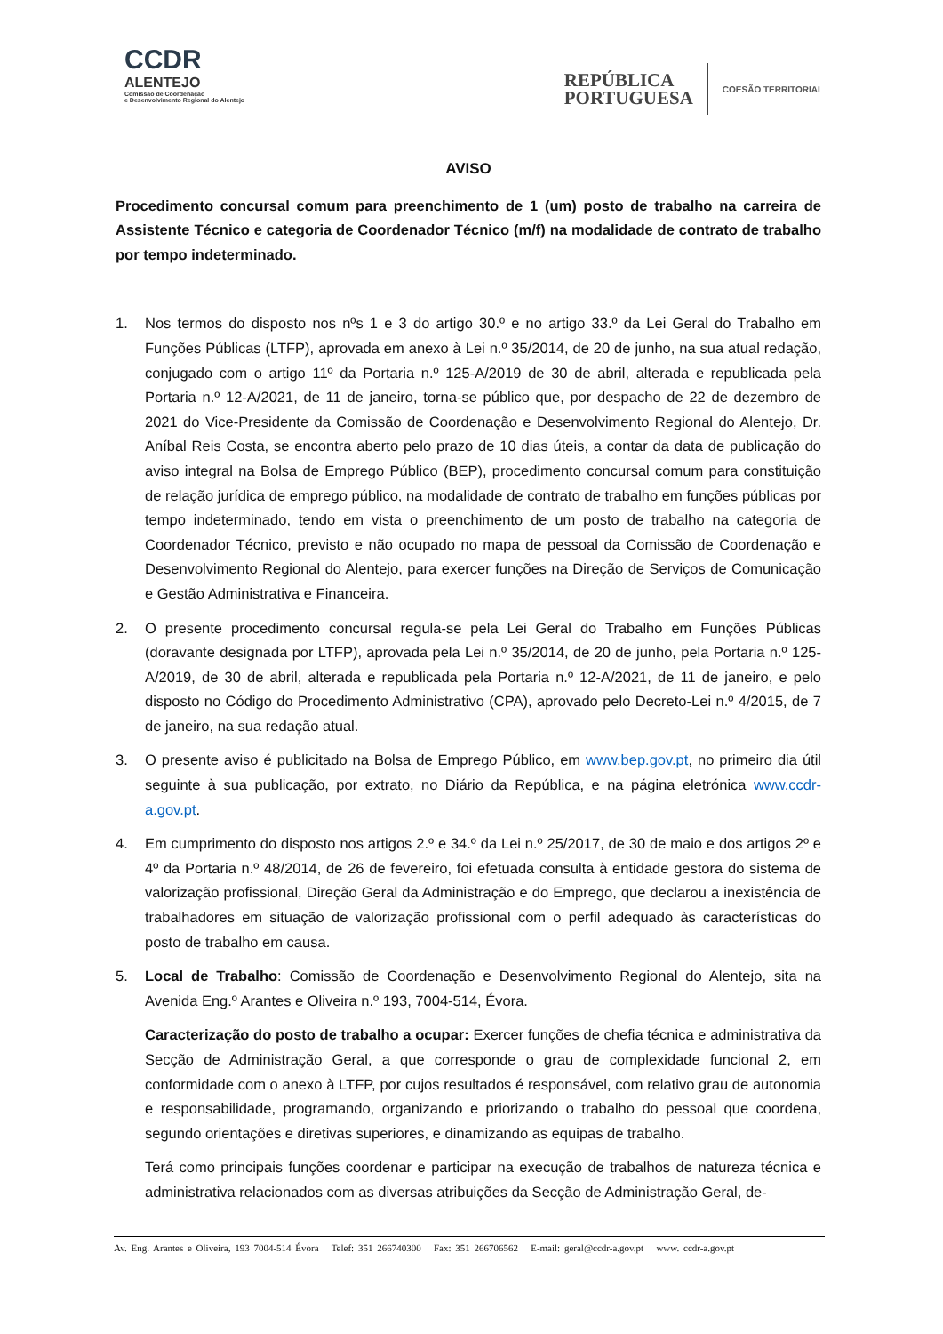CCDR
ALENTEJO
Comissão de Coordenação
e Desenvolvimento Regional do Alentejo
REPÚBLICA
PORTUGUESA
COESÃO TERRITORIAL
AVISO
Procedimento concursal comum para preenchimento de 1 (um) posto de trabalho na carreira de Assistente Técnico e categoria de Coordenador Técnico (m/f) na modalidade de contrato de trabalho por tempo indeterminado.
1. Nos termos do disposto nos nºs 1 e 3 do artigo 30.º e no artigo 33.º da Lei Geral do Trabalho em Funções Públicas (LTFP), aprovada em anexo à Lei n.º 35/2014, de 20 de junho, na sua atual redação, conjugado com o artigo 11º da Portaria n.º 125-A/2019 de 30 de abril, alterada e republicada pela Portaria n.º 12-A/2021, de 11 de janeiro, torna-se público que, por despacho de 22 de dezembro de 2021 do Vice-Presidente da Comissão de Coordenação e Desenvolvimento Regional do Alentejo, Dr. Aníbal Reis Costa, se encontra aberto pelo prazo de 10 dias úteis, a contar da data de publicação do aviso integral na Bolsa de Emprego Público (BEP), procedimento concursal comum para constituição de relação jurídica de emprego público, na modalidade de contrato de trabalho em funções públicas por tempo indeterminado, tendo em vista o preenchimento de um posto de trabalho na categoria de Coordenador Técnico, previsto e não ocupado no mapa de pessoal da Comissão de Coordenação e Desenvolvimento Regional do Alentejo, para exercer funções na Direção de Serviços de Comunicação e Gestão Administrativa e Financeira.
2. O presente procedimento concursal regula-se pela Lei Geral do Trabalho em Funções Públicas (doravante designada por LTFP), aprovada pela Lei n.º 35/2014, de 20 de junho, pela Portaria n.º 125-A/2019, de 30 de abril, alterada e republicada pela Portaria n.º 12-A/2021, de 11 de janeiro, e pelo disposto no Código do Procedimento Administrativo (CPA), aprovado pelo Decreto-Lei n.º 4/2015, de 7 de janeiro, na sua redação atual.
3. O presente aviso é publicitado na Bolsa de Emprego Público, em www.bep.gov.pt, no primeiro dia útil seguinte à sua publicação, por extrato, no Diário da República, e na página eletrónica www.ccdr-a.gov.pt.
4. Em cumprimento do disposto nos artigos 2.º e 34.º da Lei n.º 25/2017, de 30 de maio e dos artigos 2º e 4º da Portaria n.º 48/2014, de 26 de fevereiro, foi efetuada consulta à entidade gestora do sistema de valorização profissional, Direção Geral da Administração e do Emprego, que declarou a inexistência de trabalhadores em situação de valorização profissional com o perfil adequado às características do posto de trabalho em causa.
5. Local de Trabalho: Comissão de Coordenação e Desenvolvimento Regional do Alentejo, sita na Avenida Eng.º Arantes e Oliveira n.º 193, 7004-514, Évora.
Caracterização do posto de trabalho a ocupar: Exercer funções de chefia técnica e administrativa da Secção de Administração Geral, a que corresponde o grau de complexidade funcional 2, em conformidade com o anexo à LTFP, por cujos resultados é responsável, com relativo grau de autonomia e responsabilidade, programando, organizando e priorizando o trabalho do pessoal que coordena, segundo orientações e diretivas superiores, e dinamizando as equipas de trabalho.
Terá como principais funções coordenar e participar na execução de trabalhos de natureza técnica e administrativa relacionados com as diversas atribuições da Secção de Administração Geral, de-
Av. Eng. Arantes e Oliveira, 193 7004-514 Évora Telef: 351 266740300 Fax: 351 266706562 E-mail: geral@ccdr-a.gov.pt www. ccdr-a.gov.pt